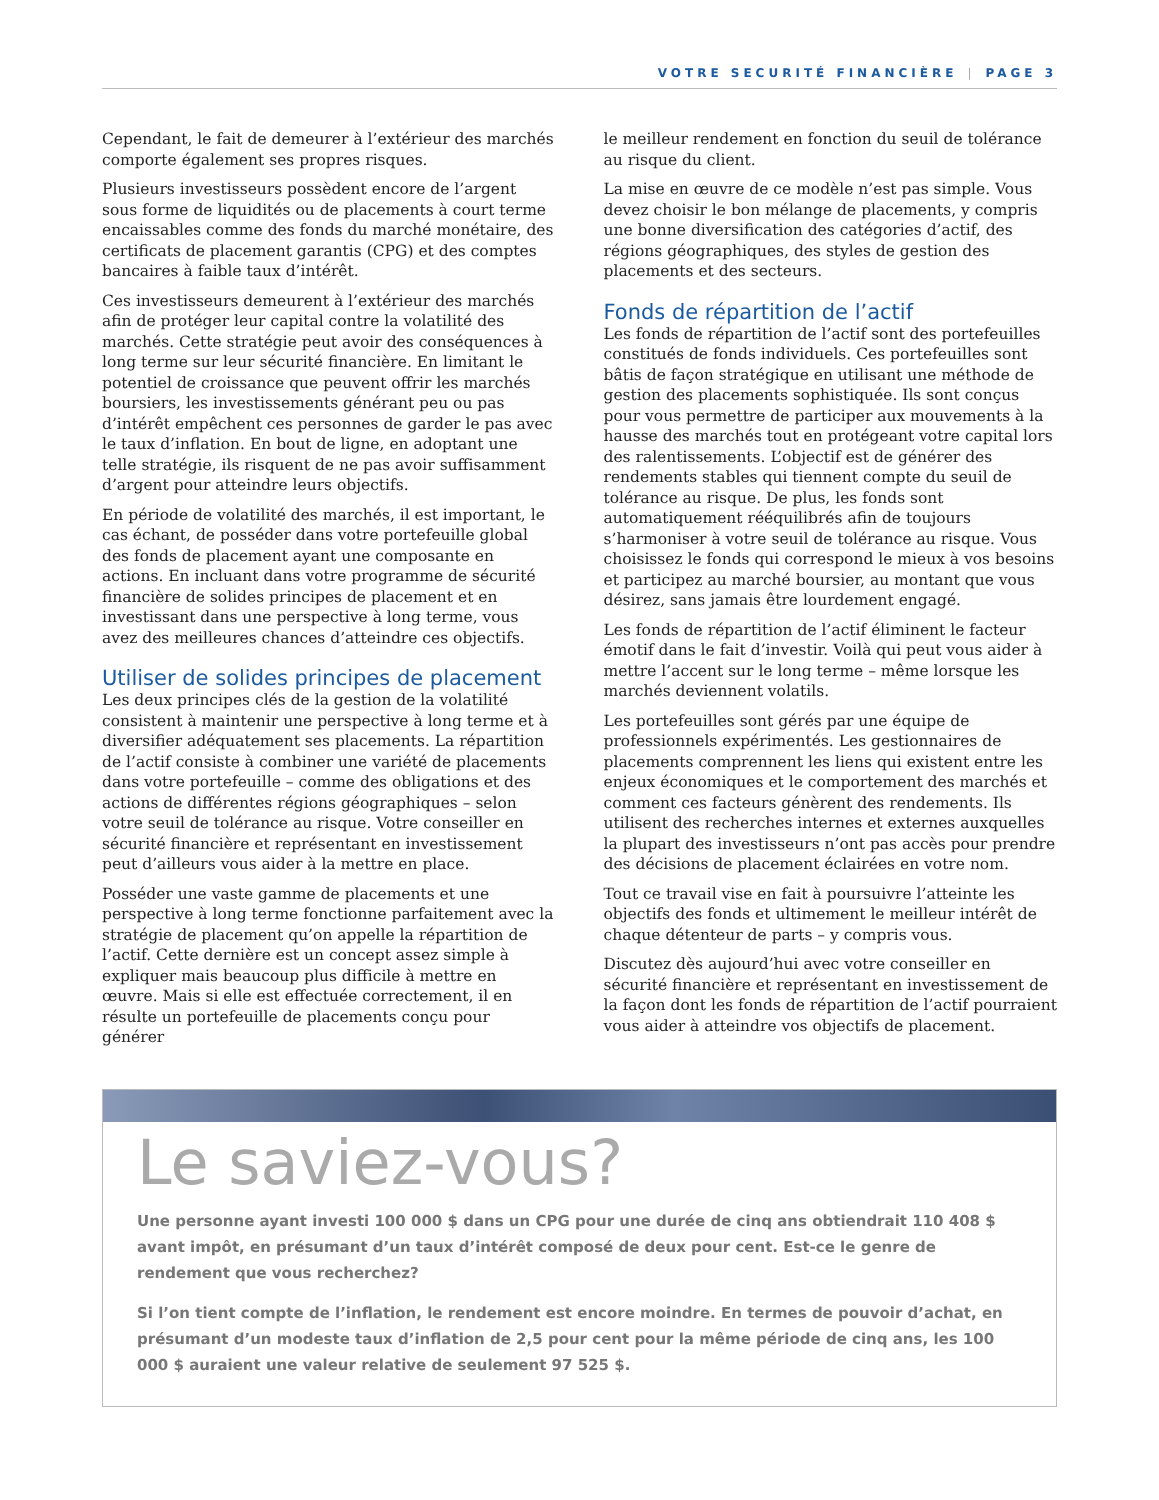VOTRE SECURITÉ FINANCIÈRE | PAGE 3
Cependant, le fait de demeurer à l’extérieur des marchés comporte également ses propres risques.
Plusieurs investisseurs possèdent encore de l’argent sous forme de liquidités ou de placements à court terme encaissables comme des fonds du marché monétaire, des certificats de placement garantis (CPG) et des comptes bancaires à faible taux d’intérêt.
Ces investisseurs demeurent à l’extérieur des marchés afin de protéger leur capital contre la volatilité des marchés. Cette stratégie peut avoir des conséquences à long terme sur leur sécurité financière. En limitant le potentiel de croissance que peuvent offrir les marchés boursiers, les investissements générant peu ou pas d’intérêt empêchent ces personnes de garder le pas avec le taux d’inflation. En bout de ligne, en adoptant une telle stratégie, ils risquent de ne pas avoir suffisamment d’argent pour atteindre leurs objectifs.
En période de volatilité des marchés, il est important, le cas échant, de posséder dans votre portefeuille global des fonds de placement ayant une composante en actions. En incluant dans votre programme de sécurité financière de solides principes de placement et en investissant dans une perspective à long terme, vous avez des meilleures chances d’atteindre ces objectifs.
Utiliser de solides principes de placement
Les deux principes clés de la gestion de la volatilité consistent à maintenir une perspective à long terme et à diversifier adéquatement ses placements. La répartition de l’actif consiste à combiner une variété de placements dans votre portefeuille – comme des obligations et des actions de différentes régions géographiques – selon votre seuil de tolérance au risque. Votre conseiller en sécurité financière et représentant en investissement peut d’ailleurs vous aider à la mettre en place.
Posséder une vaste gamme de placements et une perspective à long terme fonctionne parfaitement avec la stratégie de placement qu’on appelle la répartition de l’actif. Cette dernière est un concept assez simple à expliquer mais beaucoup plus difficile à mettre en œuvre. Mais si elle est effectuée correctement, il en résulte un portefeuille de placements conçu pour générer
le meilleur rendement en fonction du seuil de tolérance au risque du client.
La mise en œuvre de ce modèle n’est pas simple. Vous devez choisir le bon mélange de placements, y compris une bonne diversification des catégories d’actif, des régions géographiques, des styles de gestion des placements et des secteurs.
Fonds de répartition de l’actif
Les fonds de répartition de l’actif sont des portefeuilles constitués de fonds individuels. Ces portefeuilles sont bâtis de façon stratégique en utilisant une méthode de gestion des placements sophistiquée. Ils sont conçus pour vous permettre de participer aux mouvements à la hausse des marchés tout en protégeant votre capital lors des ralentissements. L’objectif est de générer des rendements stables qui tiennent compte du seuil de tolérance au risque. De plus, les fonds sont automatiquement rééquilibrés afin de toujours s’harmoniser à votre seuil de tolérance au risque. Vous choisissez le fonds qui correspond le mieux à vos besoins et participez au marché boursier, au montant que vous désirez, sans jamais être lourdement engagé.
Les fonds de répartition de l’actif éliminent le facteur émotif dans le fait d’investir. Voilà qui peut vous aider à mettre l’accent sur le long terme – même lorsque les marchés deviennent volatils.
Les portefeuilles sont gérés par une équipe de professionnels expérimentés. Les gestionnaires de placements comprennent les liens qui existent entre les enjeux économiques et le comportement des marchés et comment ces facteurs génèrent des rendements. Ils utilisent des recherches internes et externes auxquelles la plupart des investisseurs n’ont pas accès pour prendre des décisions de placement éclairées en votre nom.
Tout ce travail vise en fait à poursuivre l’atteinte les objectifs des fonds et ultimement le meilleur intérêt de chaque détenteur de parts – y compris vous.
Discutez dès aujourd’hui avec votre conseiller en sécurité financière et représentant en investissement de la façon dont les fonds de répartition de l’actif pourraient vous aider à atteindre vos objectifs de placement.
Le saviez-vous?
Une personne ayant investi 100 000 $ dans un CPG pour une durée de cinq ans obtiendrait 110 408 $ avant impôt, en présumant d’un taux d’intérêt composé de deux pour cent. Est-ce le genre de rendement que vous recherchez?
Si l’on tient compte de l’inflation, le rendement est encore moindre. En termes de pouvoir d’achat, en présumant d’un modeste taux d’inflation de 2,5 pour cent pour la même période de cinq ans, les 100 000 $ auraient une valeur relative de seulement 97 525 $.